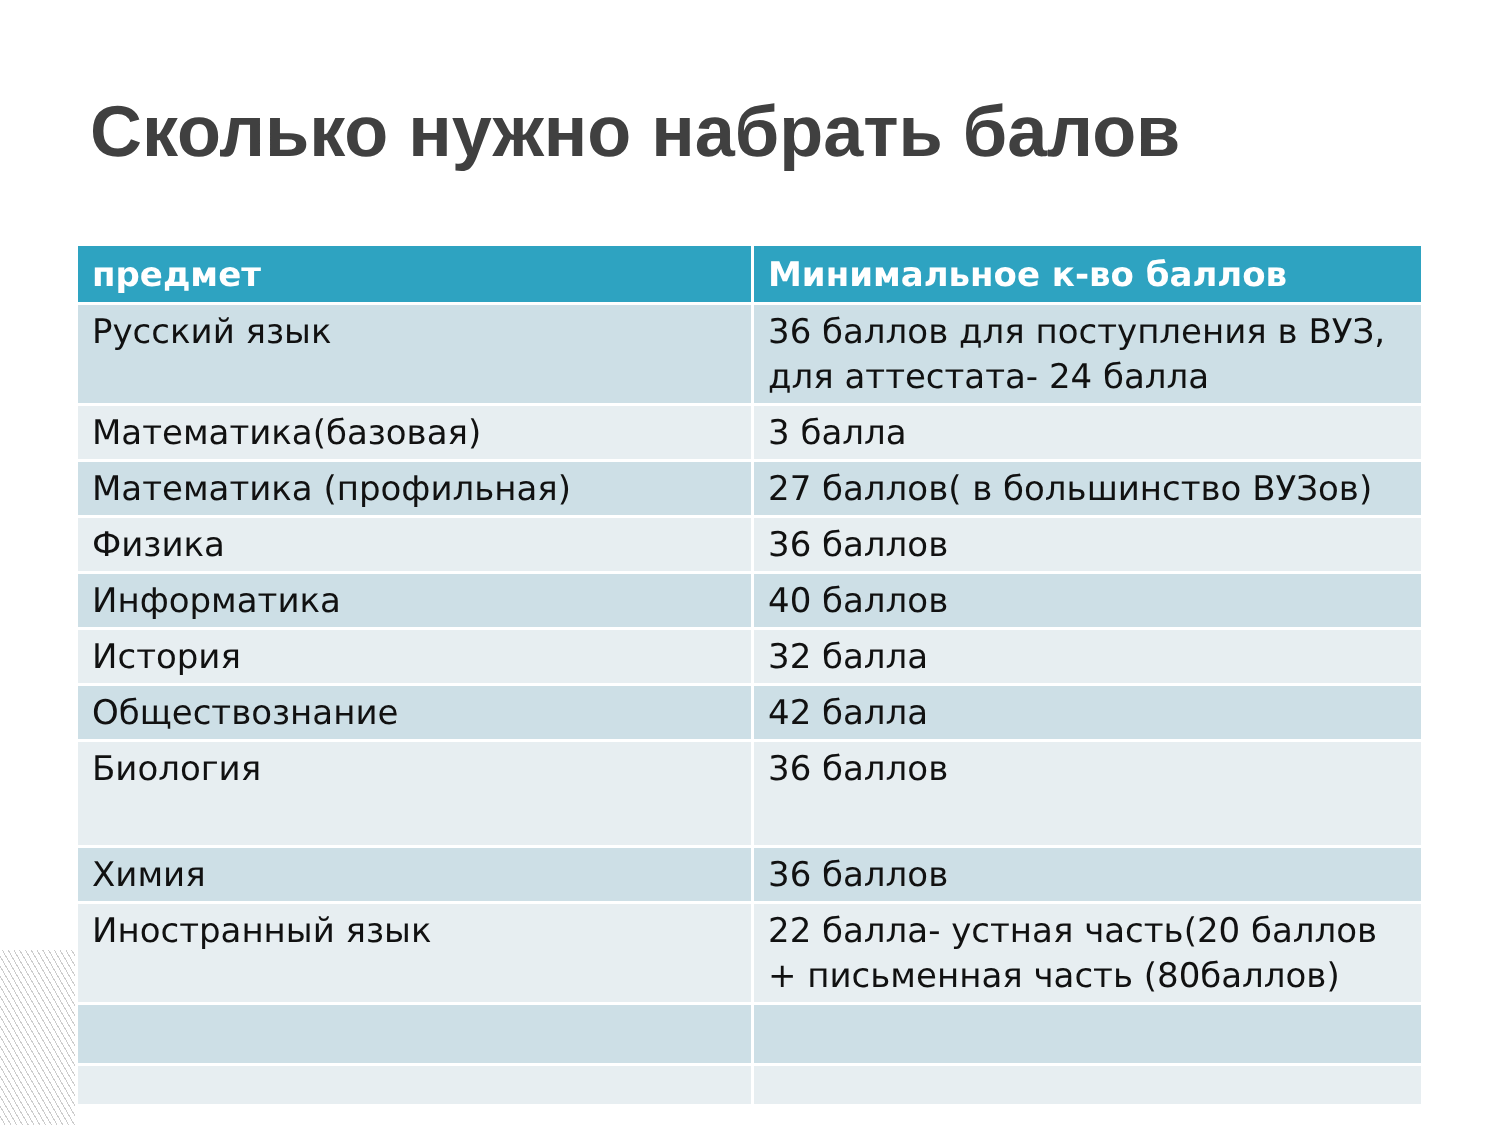Сколько нужно набрать балов
| предмет | Минимальное к-во баллов |
| --- | --- |
| Русский язык | 36 баллов для поступления в ВУЗ, для аттестата- 24 балла |
| Математика(базовая) | 3 балла |
| Математика (профильная) | 27 баллов( в большинство ВУЗов) |
| Физика | 36 баллов |
| Информатика | 40 баллов |
| История | 32 балла |
| Обществознание | 42 балла |
| Биология | 36 баллов |
| Химия | 36 баллов |
| Иностранный язык | 22 балла- устная часть(20 баллов + письменная часть (80баллов) |